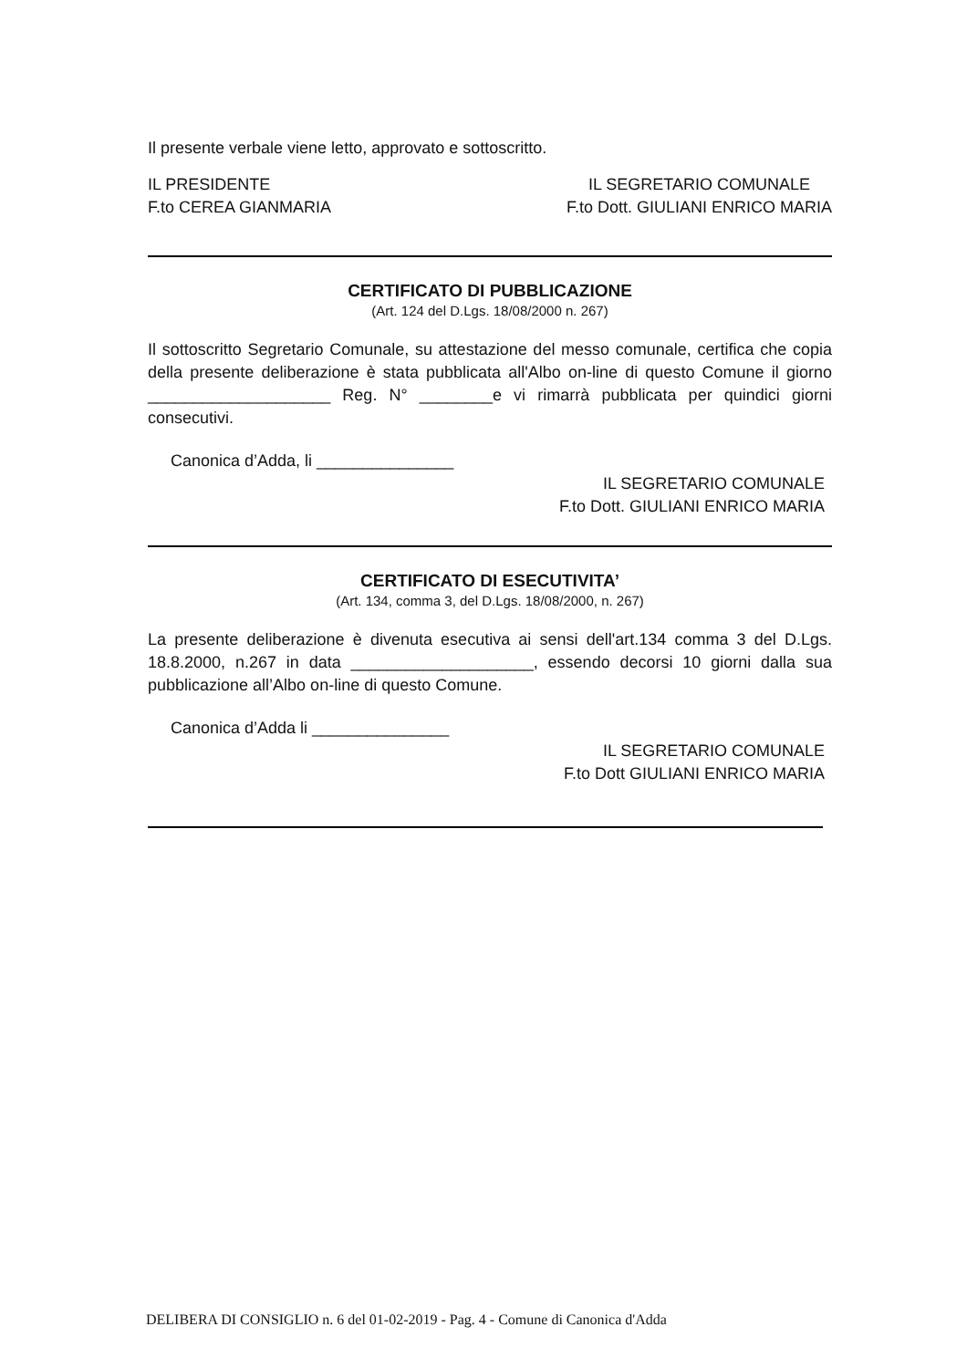Il presente verbale viene letto, approvato e sottoscritto.
IL PRESIDENTE
F.to CEREA GIANMARIA IL SEGRETARIO COMUNALE
F.to Dott. GIULIANI ENRICO MARIA
CERTIFICATO DI PUBBLICAZIONE
(Art. 124 del D.Lgs. 18/08/2000 n. 267)
Il sottoscritto Segretario Comunale, su attestazione del messo comunale, certifica che copia della presente deliberazione è stata pubblicata all'Albo on-line di questo Comune il giorno ____________________ Reg. N° ________e vi rimarrà pubblicata per quindici giorni consecutivi.
Canonica d’Adda, li _______________
IL SEGRETARIO COMUNALE
F.to Dott. GIULIANI ENRICO MARIA
CERTIFICATO DI ESECUTIVITA’
(Art. 134, comma 3, del D.Lgs. 18/08/2000, n. 267)
La presente deliberazione è divenuta esecutiva ai sensi dell'art.134 comma 3 del D.Lgs. 18.8.2000, n.267 in data ____________________, essendo decorsi 10 giorni dalla sua pubblicazione all’Albo on-line di questo Comune.
Canonica d’Adda li _______________
IL SEGRETARIO COMUNALE
F.to Dott GIULIANI ENRICO MARIA
DELIBERA DI CONSIGLIO n. 6 del 01-02-2019 - Pag. 4 - Comune di Canonica d'Adda